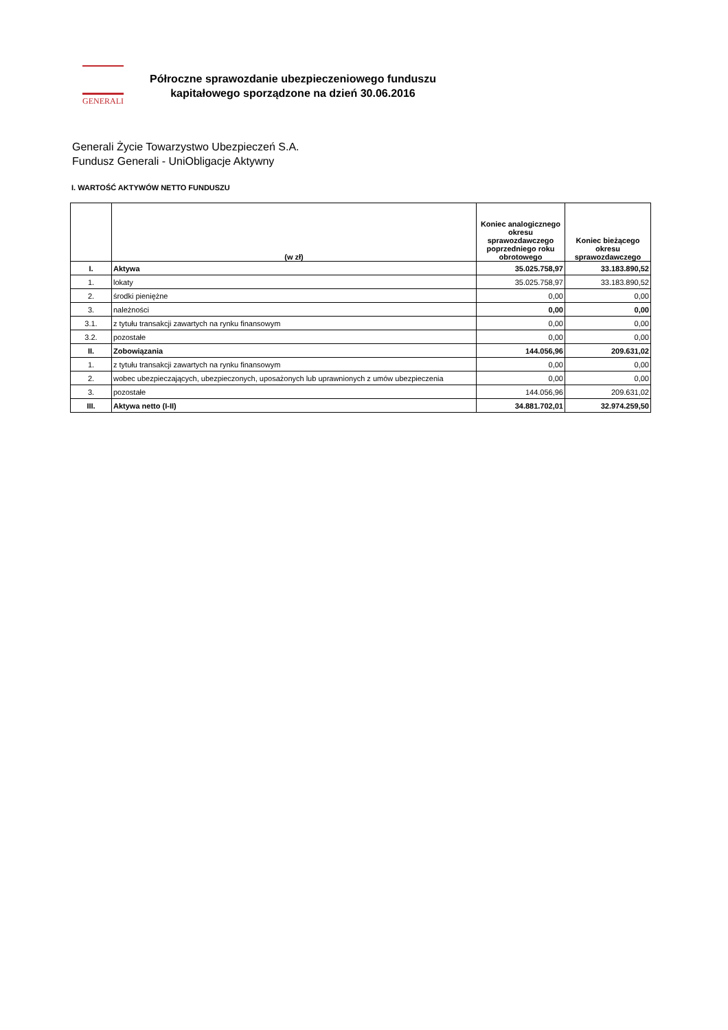GENERALI
Półroczne sprawozdanie ubezpieczeniowego funduszu
kapitałowego sporządzone na dzień 30.06.2016
Generali Życie Towarzystwo Ubezpieczeń S.A.
Fundusz Generali - UniObligacje Aktywny
I. WARTOŚĆ AKTYWÓW NETTO FUNDUSZU
| | (w zł) | Koniec analogicznego okresu sprawozdawczego poprzedniego roku obrotowego | Koniec bieżącego okresu sprawozdawczego |
| --- | --- | --- | --- |
| I. | Aktywa | 35.025.758,97 | 33.183.890,52 |
| 1. | lokaty | 35.025.758,97 | 33.183.890,52 |
| 2. | środki pieniężne | 0,00 | 0,00 |
| 3. | należności | 0,00 | 0,00 |
| 3.1. | z tytułu transakcji zawartych na rynku finansowym | 0,00 | 0,00 |
| 3.2. | pozostałe | 0,00 | 0,00 |
| II. | Zobowiązania | 144.056,96 | 209.631,02 |
| 1. | z tytułu transakcji zawartych na rynku finansowym | 0,00 | 0,00 |
| 2. | wobec ubezpieczających, ubezpieczonych, uposażonych lub uprawnionych z umów ubezpieczenia | 0,00 | 0,00 |
| 3. | pozostałe | 144.056,96 | 209.631,02 |
| III. | Aktywa netto (I-II) | 34.881.702,01 | 32.974.259,50 |